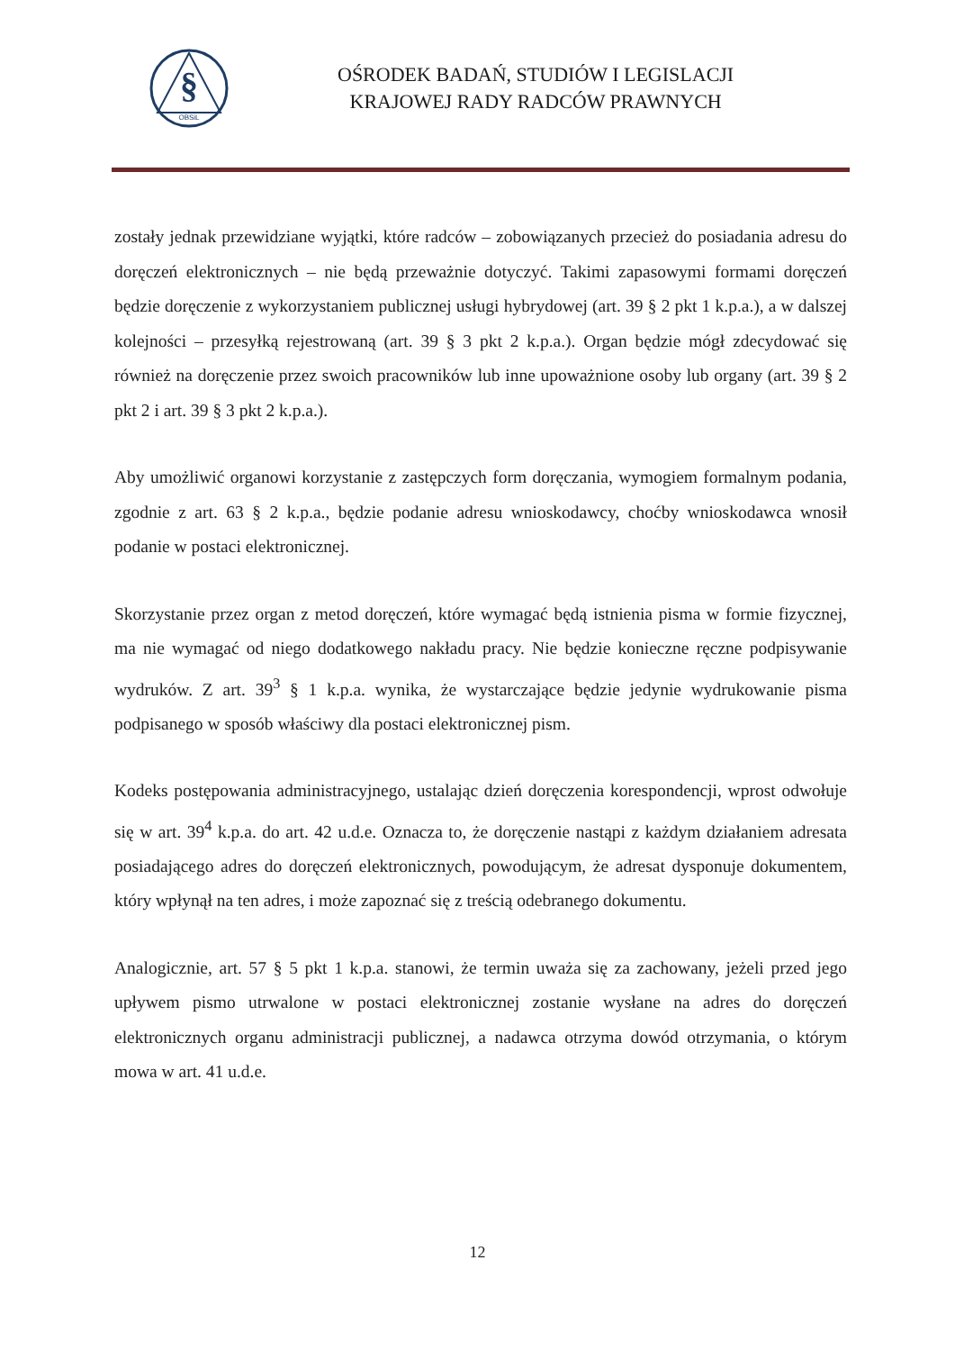§
OBSiL
OŚRODEK BADAŃ, STUDIÓW I LEGISLACJI
KRAJOWEJ RADY RADCÓW PRAWNYCH
zostały jednak przewidziane wyjątki, które radców – zobowiązanych przecież do posiadania adresu do doręczeń elektronicznych – nie będą przeważnie dotyczyć. Takimi zapasowymi formami doręczeń będzie doręczenie z wykorzystaniem publicznej usługi hybrydowej (art. 39 § 2 pkt 1 k.p.a.), a w dalszej kolejności – przesyłką rejestrowaną (art. 39 § 3 pkt 2 k.p.a.). Organ będzie mógł zdecydować się również na doręczenie przez swoich pracowników lub inne upoważnione osoby lub organy (art. 39 § 2 pkt 2 i art. 39 § 3 pkt 2 k.p.a.).
Aby umożliwić organowi korzystanie z zastępczych form doręczania, wymogiem formalnym podania, zgodnie z art. 63 § 2 k.p.a., będzie podanie adresu wnioskodawcy, choćby wnioskodawca wnosił podanie w postaci elektronicznej.
Skorzystanie przez organ z metod doręczeń, które wymagać będą istnienia pisma w formie fizycznej, ma nie wymagać od niego dodatkowego nakładu pracy. Nie będzie konieczne ręczne podpisywanie wydruków. Z art. 39<sup>3</sup> § 1 k.p.a. wynika, że wystarczające będzie jedynie wydrukowanie pisma podpisanego w sposób właściwy dla postaci elektronicznej pism.
Kodeks postępowania administracyjnego, ustalając dzień doręczenia korespondencji, wprost odwołuje się w art. 39<sup>4</sup> k.p.a. do art. 42 u.d.e. Oznacza to, że doręczenie nastąpi z każdym działaniem adresata posiadającego adres do doręczeń elektronicznych, powodującym, że adresat dysponuje dokumentem, który wpłynął na ten adres, i może zapoznać się z treścią odebranego dokumentu.
Analogicznie, art. 57 § 5 pkt 1 k.p.a. stanowi, że termin uważa się za zachowany, jeżeli przed jego upływem pismo utrwalone w postaci elektronicznej zostanie wysłane na adres do doręczeń elektronicznych organu administracji publicznej, a nadawca otrzyma dowód otrzymania, o którym mowa w art. 41 u.d.e.
12